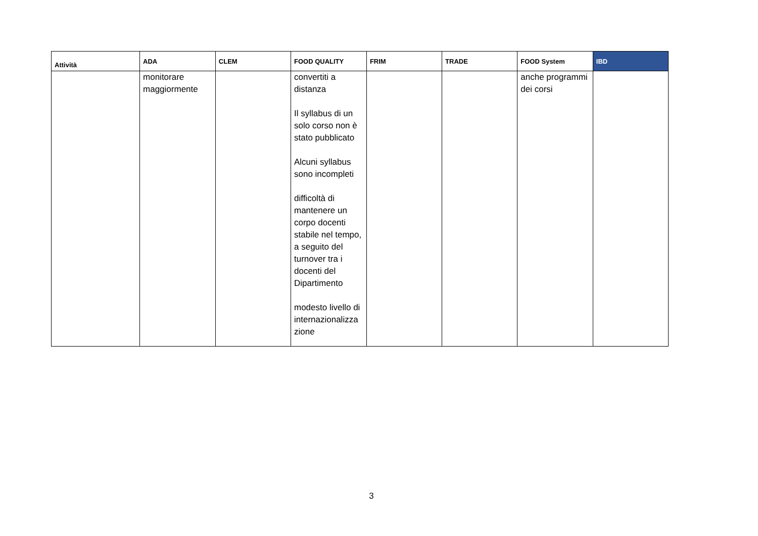| Attività | ADA | CLEM | FOOD QUALITY | FRIM | TRADE | FOOD System | IBD |
| --- | --- | --- | --- | --- | --- | --- | --- |
| | monitorare maggiormente | | convertiti a distanza Il syllabus di un solo corso non è stato pubblicato Alcuni syllabus sono incompleti difficoltà di mantenere un corpo docenti stabile nel tempo, a seguito del turnover tra i docenti del Dipartimento modesto livello di internazionalizza zione | | | anche programmi dei corsi | |
3